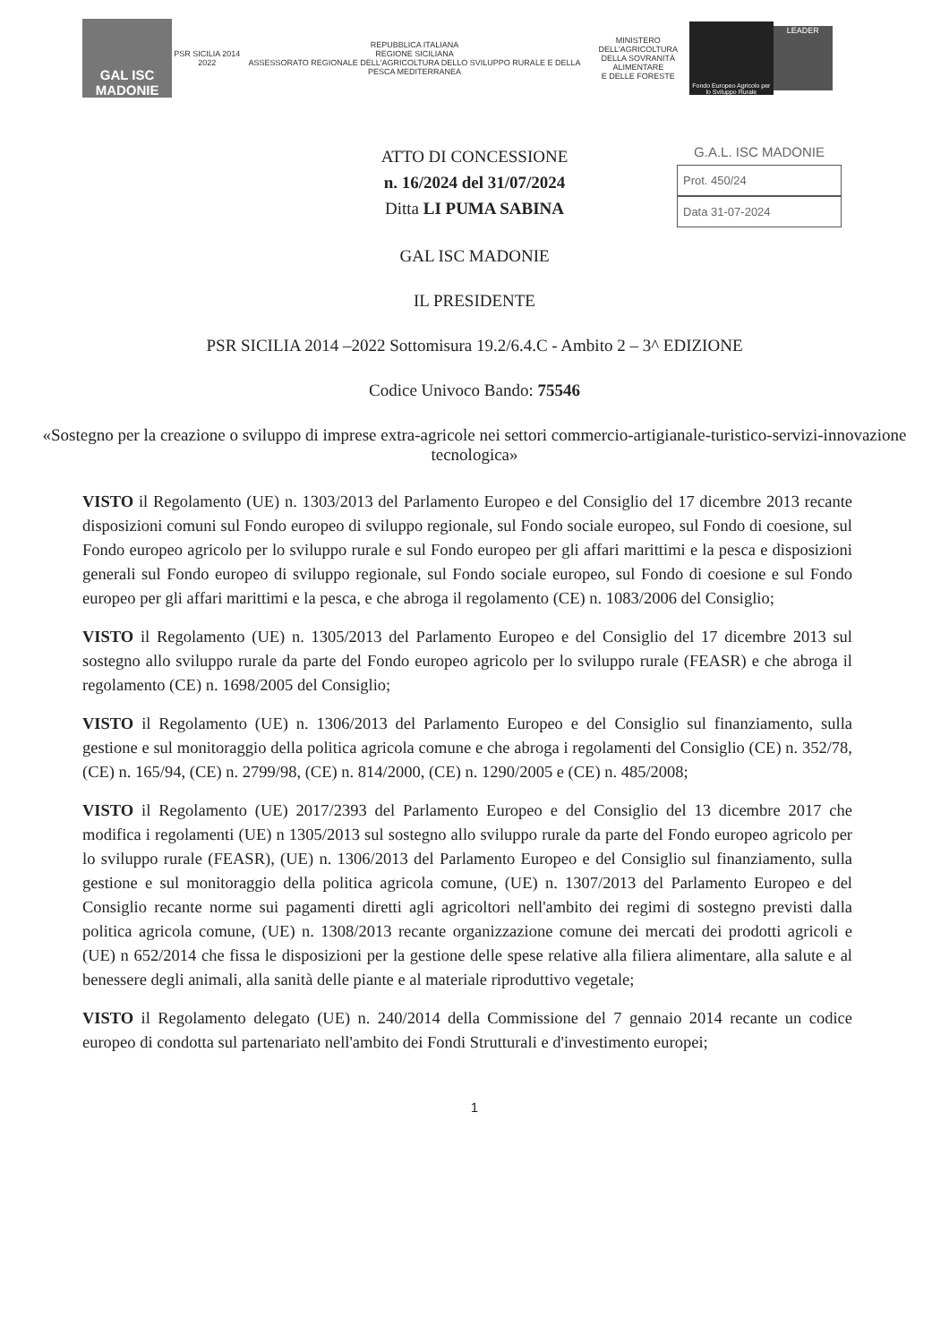GAL ISC MADONIE
PSR SICILIA 2014 2022
REPUBBLICA ITALIANA
REGIONE SICILIANA
ASSESSORATO REGIONALE DELL'AGRICOLTURA DELLO SVILUPPO RURALE E DELLA PESCA MEDITERRANEA
MINISTERO DELL'AGRICOLTURA
DELLA SOVRANITÀ ALIMENTARE
E DELLE FORESTE
Fondo Europeo Agricolo per lo Sviluppo Rurale
LEADER
ATTO DI CONCESSIONE
n. 16/2024 del 31/07/2024
Ditta LI PUMA SABINA
G.A.L. ISC MADONIE
Prot. 450/24
Data 31-07-2024
GAL ISC MADONIE
IL PRESIDENTE
PSR SICILIA 2014 –2022 Sottomisura 19.2/6.4.C - Ambito 2 – 3^ EDIZIONE
Codice Univoco Bando: 75546
«Sostegno per la creazione o sviluppo di imprese extra-agricole nei settori commercio-artigianale-turistico-servizi-innovazione tecnologica»
VISTO il Regolamento (UE) n. 1303/2013 del Parlamento Europeo e del Consiglio del 17 dicembre 2013 recante disposizioni comuni sul Fondo europeo di sviluppo regionale, sul Fondo sociale europeo, sul Fondo di coesione, sul Fondo europeo agricolo per lo sviluppo rurale e sul Fondo europeo per gli affari marittimi e la pesca e disposizioni generali sul Fondo europeo di sviluppo regionale, sul Fondo sociale europeo, sul Fondo di coesione e sul Fondo europeo per gli affari marittimi e la pesca, e che abroga il regolamento (CE) n. 1083/2006 del Consiglio;
VISTO il Regolamento (UE) n. 1305/2013 del Parlamento Europeo e del Consiglio del 17 dicembre 2013 sul sostegno allo sviluppo rurale da parte del Fondo europeo agricolo per lo sviluppo rurale (FEASR) e che abroga il regolamento (CE) n. 1698/2005 del Consiglio;
VISTO il Regolamento (UE) n. 1306/2013 del Parlamento Europeo e del Consiglio sul finanziamento, sulla gestione e sul monitoraggio della politica agricola comune e che abroga i regolamenti del Consiglio (CE) n. 352/78, (CE) n. 165/94, (CE) n. 2799/98, (CE) n. 814/2000, (CE) n. 1290/2005 e (CE) n. 485/2008;
VISTO il Regolamento (UE) 2017/2393 del Parlamento Europeo e del Consiglio del 13 dicembre 2017 che modifica i regolamenti (UE) n 1305/2013 sul sostegno allo sviluppo rurale da parte del Fondo europeo agricolo per lo sviluppo rurale (FEASR), (UE) n. 1306/2013 del Parlamento Europeo e del Consiglio sul finanziamento, sulla gestione e sul monitoraggio della politica agricola comune, (UE) n. 1307/2013 del Parlamento Europeo e del Consiglio recante norme sui pagamenti diretti agli agricoltori nell'ambito dei regimi di sostegno previsti dalla politica agricola comune, (UE) n. 1308/2013 recante organizzazione comune dei mercati dei prodotti agricoli e (UE) n 652/2014 che fissa le disposizioni per la gestione delle spese relative alla filiera alimentare, alla salute e al benessere degli animali, alla sanità delle piante e al materiale riproduttivo vegetale;
VISTO il Regolamento delegato (UE) n. 240/2014 della Commissione del 7 gennaio 2014 recante un codice europeo di condotta sul partenariato nell'ambito dei Fondi Strutturali e d'investimento europei;
1